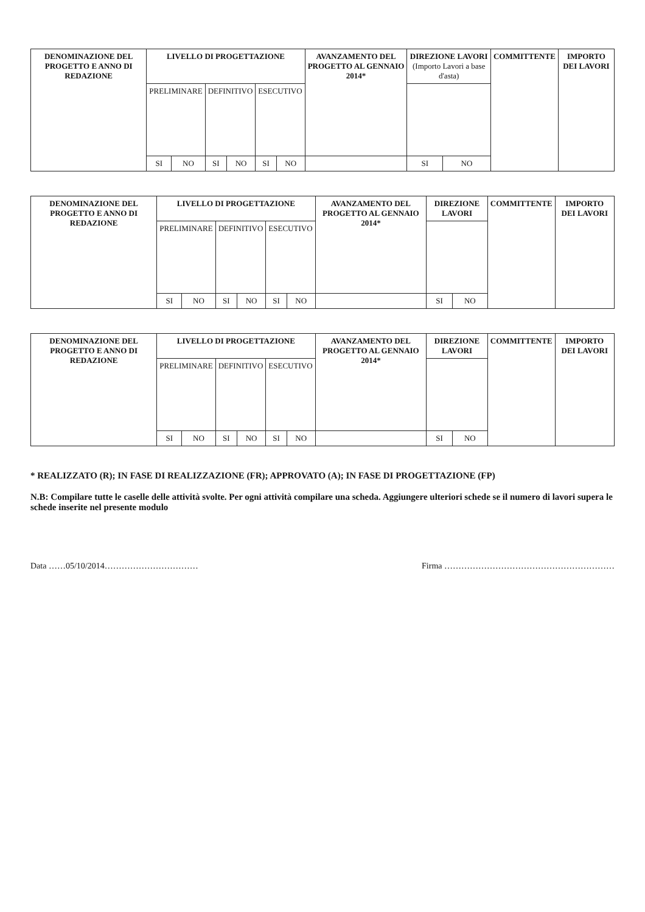| DENOMINAZIONE DEL PROGETTO E ANNO DI REDAZIONE | LIVELLO DI PROGETTAZIONE | | | | | | AVANZAMENTO DEL PROGETTO AL GENNAIO 2014* | DIREZIONE LAVORI (Importo Lavori a base d'asta) | | COMMITTENTE | IMPORTO DEI LAVORI |
| --- | --- | --- | --- | --- | --- | --- | --- | --- | --- | --- | --- |
| | PRELIMINARE | | DEFINITIVO | | ESECUTIVO | | | | | | |
| | SI | NO | SI | NO | SI | NO | | SI | NO | | |
| DENOMINAZIONE DEL PROGETTO E ANNO DI REDAZIONE | LIVELLO DI PROGETTAZIONE | | | | | | AVANZAMENTO DEL PROGETTO AL GENNAIO 2014* | DIREZIONE LAVORI | | COMMITTENTE | IMPORTO DEI LAVORI |
| --- | --- | --- | --- | --- | --- | --- | --- | --- | --- | --- | --- |
| | PRELIMINARE | | DEFINITIVO | | ESECUTIVO | | | | | | |
| | SI | NO | SI | NO | SI | NO | | SI | NO | | |
| DENOMINAZIONE DEL PROGETTO E ANNO DI REDAZIONE | LIVELLO DI PROGETTAZIONE | | | | | | AVANZAMENTO DEL PROGETTO AL GENNAIO 2014* | DIREZIONE LAVORI | | COMMITTENTE | IMPORTO DEI LAVORI |
| --- | --- | --- | --- | --- | --- | --- | --- | --- | --- | --- | --- |
| | PRELIMINARE | | DEFINITIVO | | ESECUTIVO | | | | | | |
| | SI | NO | SI | NO | SI | NO | | SI | NO | | |
* REALIZZATO (R); IN FASE DI REALIZZAZIONE (FR); APPROVATO (A); IN FASE DI PROGETTAZIONE (FP)
N.B: Compilare tutte le caselle delle attività svolte. Per ogni attività compilare una scheda. Aggiungere ulteriori schede se il numero di lavori supera le schede inserite nel presente modulo
Data ……05/10/2014…………………………… Firma ……………………………………………………